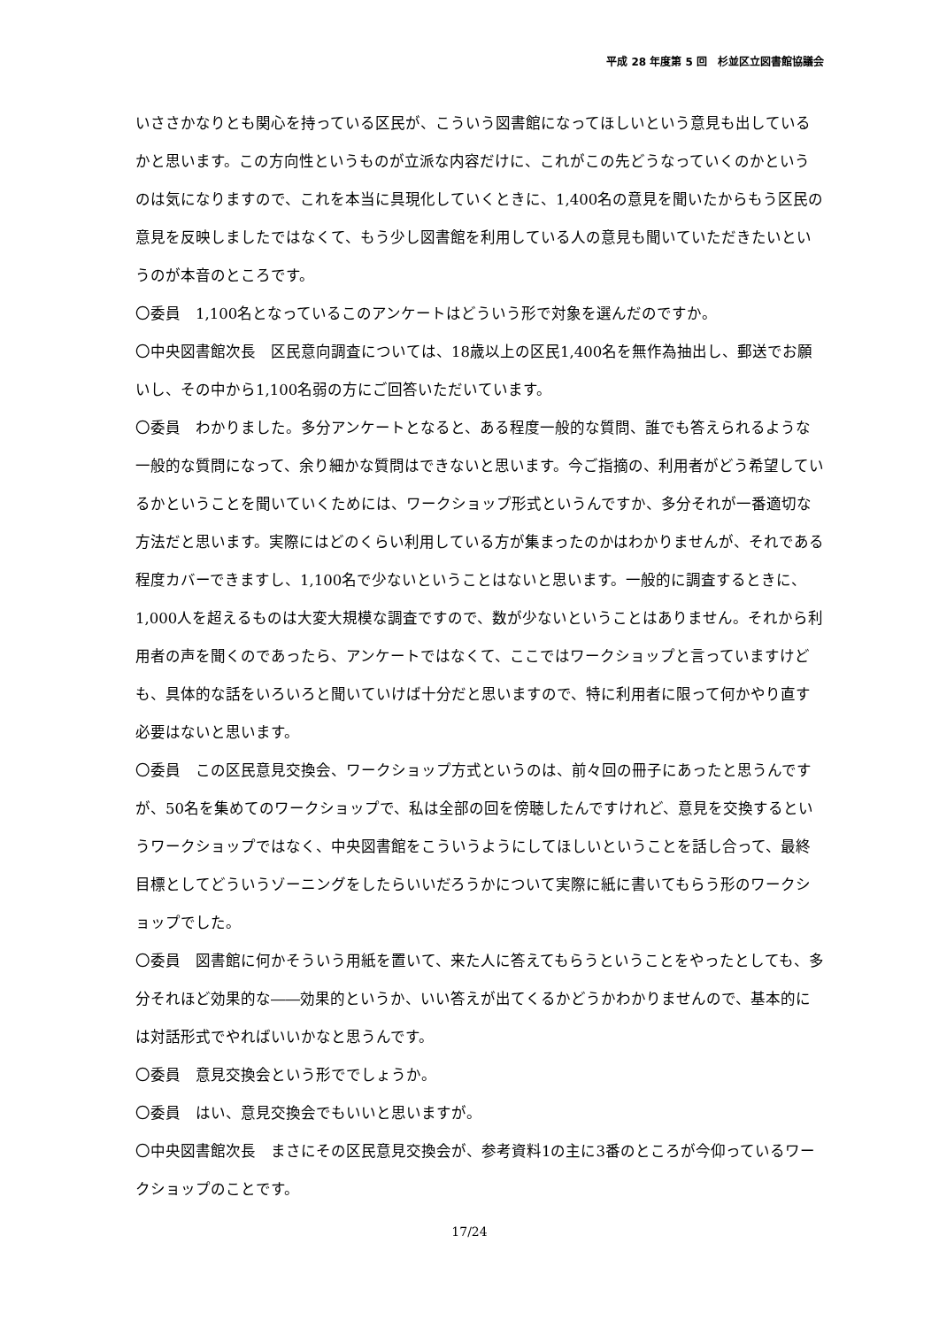平成 28 年度第 5 回　杉並区立図書館協議会
いささかなりとも関心を持っている区民が、こういう図書館になってほしいという意見も出しているかと思います。この方向性というものが立派な内容だけに、これがこの先どうなっていくのかというのは気になりますので、これを本当に具現化していくときに、1,400名の意見を聞いたからもう区民の意見を反映しましたではなくて、もう少し図書館を利用している人の意見も聞いていただきたいというのが本音のところです。
〇委員　1,100名となっているこのアンケートはどういう形で対象を選んだのですか。
〇中央図書館次長　区民意向調査については、18歳以上の区民1,400名を無作為抽出し、郵送でお願いし、その中から1,100名弱の方にご回答いただいています。
〇委員　わかりました。多分アンケートとなると、ある程度一般的な質問、誰でも答えられるような一般的な質問になって、余り細かな質問はできないと思います。今ご指摘の、利用者がどう希望しているかということを聞いていくためには、ワークショップ形式というんですか、多分それが一番適切な方法だと思います。実際にはどのくらい利用している方が集まったのかはわかりませんが、それである程度カバーできますし、1,100名で少ないということはないと思います。一般的に調査するときに、1,000人を超えるものは大変大規模な調査ですので、数が少ないということはありません。それから利用者の声を聞くのであったら、アンケートではなくて、ここではワークショップと言っていますけども、具体的な話をいろいろと聞いていけば十分だと思いますので、特に利用者に限って何かやり直す必要はないと思います。
〇委員　この区民意見交換会、ワークショップ方式というのは、前々回の冊子にあったと思うんですが、50名を集めてのワークショップで、私は全部の回を傍聴したんですけれど、意見を交換するというワークショップではなく、中央図書館をこういうようにしてほしいということを話し合って、最終目標としてどういうゾーニングをしたらいいだろうかについて実際に紙に書いてもらう形のワークショップでした。
〇委員　図書館に何かそういう用紙を置いて、来た人に答えてもらうということをやったとしても、多分それほど効果的な――効果的というか、いい答えが出てくるかどうかわかりませんので、基本的には対話形式でやればいいかなと思うんです。
〇委員　意見交換会という形ででしょうか。
〇委員　はい、意見交換会でもいいと思いますが。
〇中央図書館次長　まさにその区民意見交換会が、参考資料1の主に3番のところが今仰っているワークショップのことです。
17/24